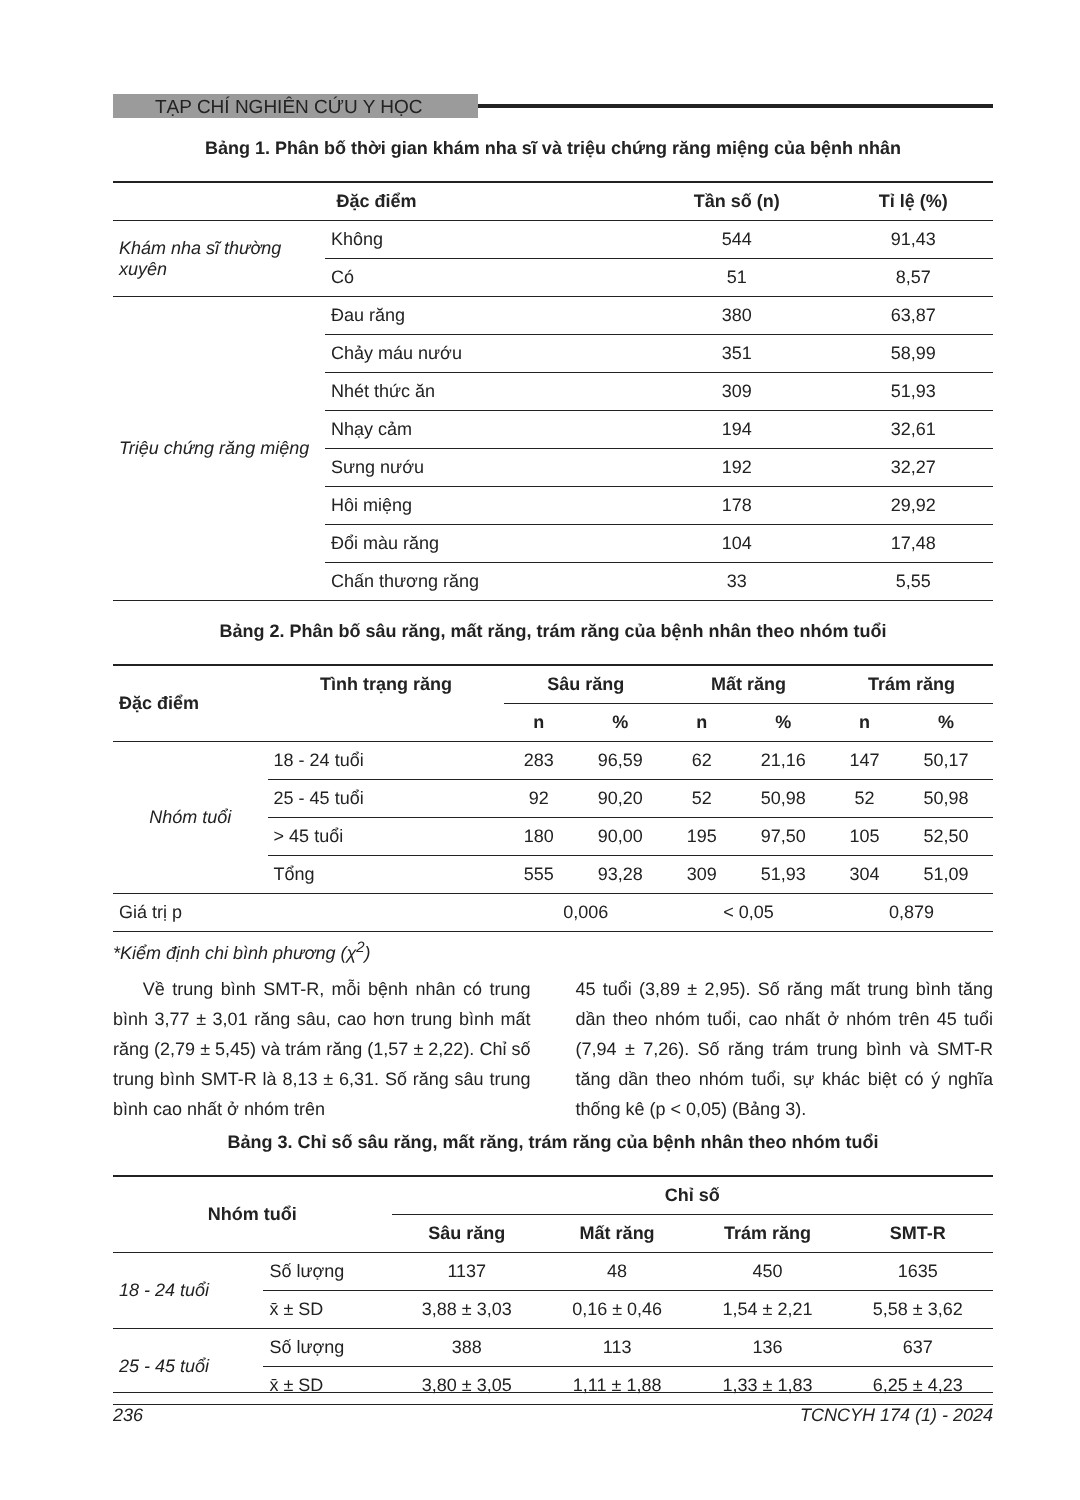TẠP CHÍ NGHIÊN CỨU Y HỌC
Bảng 1. Phân bố thời gian khám nha sĩ và triệu chứng răng miệng của bệnh nhân
| Đặc điểm | | Tần số (n) | Tỉ lệ (%) |
| --- | --- | --- | --- |
| Khám nha sĩ thường xuyên | Không | 544 | 91,43 |
| | Có | 51 | 8,57 |
| Triệu chứng răng miệng | Đau răng | 380 | 63,87 |
| | Chảy máu nướu | 351 | 58,99 |
| | Nhét thức ăn | 309 | 51,93 |
| | Nhạy cảm | 194 | 32,61 |
| | Sưng nướu | 192 | 32,27 |
| | Hôi miệng | 178 | 29,92 |
| | Đổi màu răng | 104 | 17,48 |
| | Chấn thương răng | 33 | 5,55 |
Bảng 2. Phân bố sâu răng, mất răng, trám răng của bệnh nhân theo nhóm tuổi
| Đặc điểm | Tình trạng răng | Sâu răng | | Mất răng | | Trám răng | |
| --- | --- | --- | --- | --- | --- | --- | --- |
| | | n | % | n | % | n | % |
| Nhóm tuổi | 18 - 24 tuổi | 283 | 96,59 | 62 | 21,16 | 147 | 50,17 |
| | 25 - 45 tuổi | 92 | 90,20 | 52 | 50,98 | 52 | 50,98 |
| | > 45 tuổi | 180 | 90,00 | 195 | 97,50 | 105 | 52,50 |
| | Tổng | 555 | 93,28 | 309 | 51,93 | 304 | 51,09 |
| Giá trị p | | 0,006 | | < 0,05 | | 0,879 | |
*Kiểm định chi bình phương (χ<sup>2</sup>)
Về trung bình SMT-R, mỗi bệnh nhân có trung bình 3,77 ± 3,01 răng sâu, cao hơn trung bình mất răng (2,79 ± 5,45) và trám răng (1,57 ± 2,22). Chỉ số trung bình SMT-R là 8,13 ± 6,31. Số răng sâu trung bình cao nhất ở nhóm trên
45 tuổi (3,89 ± 2,95). Số răng mất trung bình tăng dần theo nhóm tuổi, cao nhất ở nhóm trên 45 tuổi (7,94 ± 7,26). Số răng trám trung bình và SMT-R tăng dần theo nhóm tuổi, sự khác biệt có ý nghĩa thống kê (p < 0,05) (Bảng 3).
Bảng 3. Chỉ số sâu răng, mất răng, trám răng của bệnh nhân theo nhóm tuổi
| Nhóm tuổi | | Chỉ số | | | |
| --- | --- | --- | --- | --- | --- |
| | | Sâu răng | Mất răng | Trám răng | SMT-R |
| 18 - 24 tuổi | Số lượng | 1137 | 48 | 450 | 1635 |
| | x̄ ± SD | 3,88 ± 3,03 | 0,16 ± 0,46 | 1,54 ± 2,21 | 5,58 ± 3,62 |
| 25 - 45 tuổi | Số lượng | 388 | 113 | 136 | 637 |
| | x̄ ± SD | 3,80 ± 3,05 | 1,11 ± 1,88 | 1,33 ± 1,83 | 6,25 ± 4,23 |
236 TCNCYH 174 (1) - 2024